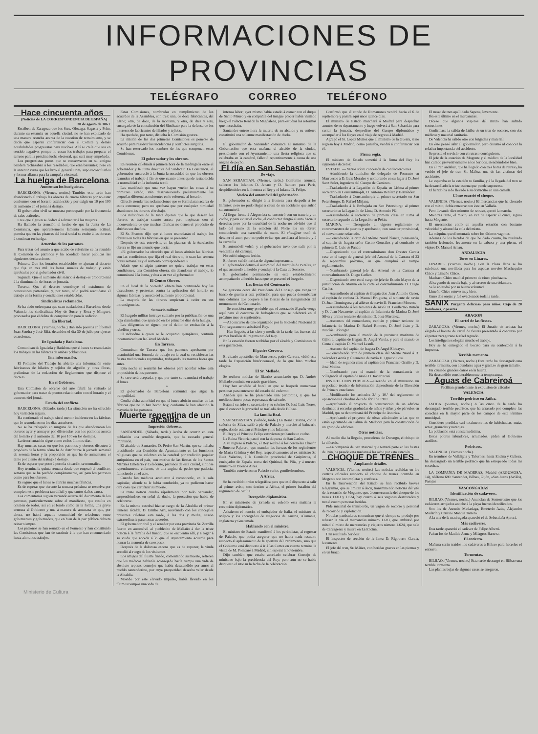INFORMACIONES DE PROVINCIAS
TELÉGRAFO CORREO TELÉFONO
Hace cincuenta años
(Noticias de LA CORRESPONDENCIA DE ESPAÑA)
30 de agosto de 1863.
Escriben de Zaragoza que los Sres. Olózaga, Sagasta y Prim, durante su estancia en aquella ciudad, no se han explicado de una manera resuelta acerca de la cuestión de retraimiento, y se decía que esperan conferenciar con el Comité y demás notabilidades progresistas para resolver. Allí se creía que sea en sentido negativo, porque no cesan los trabajos para preparar el terreno para la próxima lucha electoral, que será muy empeñada.
Los progresistas puros que se conservaron en su antigua bandera rechazaban á los resellados, que eran bastantes; pero en la anterior visita que les hizo el general Prim, supo reconciliarlos y formar alianza para la campaña electoral.
La huelga de Barcelona
Aumentan los huelguistas.
BARCELONA. (Viernes, noche.) También esta tarde han abandonado el trabajo las obreras de cuatro fábricas por no estar conformes con el horario establecido y por exigir un 10 por 100 de aumento en el jornal á destajo.
El gobernador civil se muestra preocupado por la frecuencia de tales actitudes.
Cree que alguien se dedica á soliviantar á las mujeres.
Ha llamado la atención el hecho de que la Junta de La Constancia, que aparentemente lamenta semejante actitud, permita que en las pizarras del local social se excite á las obreras á continuar en huelga.
Acuerdos de los patronos.
Para tratar del asunto á que acabo de referirme se ha reunido la Comisión de patronos y ha acordado hacer públicas las siguientes declaraciones:
Primera. Que los horarios establecidos se ajustan al decreto que fija en tres mil las horas anuales de trabajo y están aprobados por el gobernador civil.
Segunda. Que el aumento del salario á destajo es proporcional á la disminución de horas de jornada.
Tercera. Que el decreto constituye el máximum de concesiones patronales, y, por tanto, sólo podrá reanudarse el trabajo en la forma y condiciones establecidas.
Sindicalistas reclamados.
Se ha dado orden para que sean trasladados á Barcelona desde Valencia los sindicalistas Noy de Sucre y Roca y Minguet, procesados por el delito de conspiración para la sedición.
En libertad.
BARCELONA. (Viernes, noche.) Han sido puestos en libertad Juan Sendra y José Rifá, detenidos el día 30 de julio por ejercer coacciones.
De Igualada y Badalona.
Comunican de Igualada y Badalona que el lunes se reanudarán los trabajos en las fábricas de ambas poblaciones.
Una información.
El Fomento del Trabajo ha abierto una información entre fabricantes de hilados y tejidos de algodón y otras fibras, preliminar de la redacción de Reglamentos que dispone el decreto.
En el Gobierno.
Una Comisión de obreros del arte fabril ha visitado al gobernador para tratar de puntos relacionados con el horario y el aumento del jornal.
Estado del conflicto.
BARCELONA. (Sábado, tarde.) La situación no ha ofrecido hoy variación alguna.
Ha continuado el trabajo sin el menor incidente en las fábricas que lo reanudaron en los días anteriores.
No se ha trabajado en ninguna de las que abandonaron los obreros ayer y anteayer por diferencias con los patronos acerca del horario y el aumento del 10 por 100 en los destajos.
La desorientación sigue como en los últimos días.
Hay muchas casas en que los patronos y obreros discuten á propósito de la forma cómo ha de distribuirse la jornada semanal de sesenta horas y la proporción en que ha de aumentarse el tanto por ciento del trabajo á destajo.
Es de esperar que poco á poco la situación se normalice.
Hoy termina la quinta semana desde que empezó el conflicto, semana que se ha perdido completamente, así para los patronos como para los obreros.
Es seguro que el lunes se abrirán muchas fábricas.
Es de esperar que durante la semana próxima se resuelva por completo este problema tan difícil y que tantos daños causa.
Los comentarios siguen versando acerca del documento de los patronos, particularmente sobre el manifiesto, que resulta en opinión de todos, así en el fondo como en la forma, una grave censura al Gobierno y una á manera de amenaza de que, por ahora, no habrá aquella comunidad de relaciones entre gobernantes y gobernados, que en bien de la paz pública debiera reinar siempre.
Los patronos se han reunido en el Fomento y han constituído las Comisiones que han de sustituir á la que han encomendado hasta ahora los trabajos.
Estas Comisiones, nombradas en cumplimiento de los acuerdos de la Asamblea, son tres: una, de doce fabricantes, del Llano; otra, de doce, de la montaña, y otra, de diez y seis, encargada de la constitución del Sindicato para la defensa de los intereses de fabricantes de hilados y tejidos.
Ha quedado, por tanto, disuelta la Comisión gestora.
La misión de las dos primeras Comisiones es ponerse de acuerdo para resolver las incidencias y conflictos surgidos.
Se han reservado los nombres de los que componen estas Comisiones.
El gobernador y los obreros.
En reunión celebrada á primera hora de la madrugada entre el gobernador y la Junta directiva del Sindicato La Constancia, el gobernador encareció á la Junta la necesidad de que los obreros reanuden el trabajo á fin de que cuanto antes quede restablecida la normalidad en la industria textil.
Les manifestó que una vez hayan vuelto las cosas á su primitivo estado, irán desapareciendo paulatinamente las pequeñas diferencias existentes en lo referente al horario.
Ofreció atender las reclamaciones que se formularan acerca de estos extremos; pero no aprobará que por cualquier nimiedad abandonen los obreros el trabajo.
Los individuos de la Junta dijeron que lo que desean los obreros es trabajar cuanto antes; pero tropiezan con el inconveniente de que muchas fábricas no tienen el propósito de abrirlas sus dueños.
El Sr. Francos dijo que el lunes reanudarán el trabajo los obreros en todas las fábricas en que se presenten.
Después de esta entrevista, en las pizarras de la Asociación obrera se fijó un anuncio que decía:
«El gobernador ha ofrecido que el lunes abrirán las fábricas con las condiciones que fija el real decreto, ó sean las sesenta horas semanales y el aumento correspondiente.»
Añade que si algún patrono no quiere trabajar en estas condiciones, una Comisión obrera, sin abandonar el trabajo, lo comunicará á la Junta, y ésta á su vez al gobernador.
El Centro Obrero.
En el local de la Sociedad obrera han continuado hoy las discusiones y protestas contra la aplicación del horario en algunas fábricas, y acerca del aumento proporcional.
La mayoría de las obreras empiezan á ceder en sus intransigencias.
Sumario militar.
El Juzgado militar instruye sumario por la publicación de una hoja clandestina que apareció en los primeros días de la huelga.
Las diligencias se siguen por el delito de excitación á la rebelión y otros.
El individuo á quien se le ocuparon ejemplares, continúa incomunicado en la Cárcel Modelo.
En Tarrasa.
Comunican de Tarrasa que los patronos aprobaron por unanimidad una fórmula de trabajo en la cual se restablecen las fiestas tradicionales suprimidas, trabajando las mismas horas que antes.
Esta noche se reunirán los obreros para acordar sobre esta proposición de los patronos.
Se cree será aceptada, y que por tanto se reanudará el trabajo el lunes.
*
El gobernador de Barcelona comunica que sigue la tranquilidad.
Confía dicha autoridad en que el lunes abrirán muchas de las fábricas que no lo han hecho hoy, conforme le han ofrecido la mayoría de los patronos.
Muerte repentina de un alcalde
Impresión dolorosa.
SANTANDER. (Sábado, tarde.) Acaba de ocurrir en esta población una sensible desgracia, que ha causado general impresión.
El alcalde de Santander, D. Pedro San Martín, que se hallaba presidiendo una Comisión del Ayuntamiento en las funciones religiosas que se celebran en la catedral por tradición popular antiquísima en el país, con motivo de las fiestas de los Santos Mártires Emeterio y Celedonio, patronos de esta ciudad, sintióse repentinamente enfermo, de una angina de pecho que padecía, falleciendo en el acto.
Cuando los médicos acudieron á reconocerle, en la sala capitular, adonde se le había conducido, ya no pudieron hacer otra cosa que certificar su muerte.
La triste noticia cundió rápidamente por todo Santander, suspendiéndose, en señal de duelo, la procesión que había de celebrarse.
En la misma catedral hízose cargo de la Alcaldía el primer teniente alcalde, D. Emilio Arri, acordando con los concejales presentes celebrar esta tarde, á las dos y media, sesión extraordinaria para tomar acuerdos.
El gobernador civil y el senador por esta provincia Sr. Zorrilla fueron en automóvil al pueblecito de Maliaño á dar la triste noticia á la familia del finado, que se encuentra allí, y á rogar á su viuda que acceda á lo que el Ayuntamiento acuerde para honrar la memoria de su esposo.
Después de la dolorosa escena que es de suponer, la viuda accedió al ruego de los visitantes.
Los amigos del ilustre finado, comentando su muerte, refieren que los médicos habíanle aconsejado hacía tiempo una vida de absoluto reposo, consejos que había desatendido por amor al pueblo santanderino, por cuya prosperidad deseaba velar desde la Alcaldía.
Movido por este elevado impulso, había llevado en los últimos tiempos una vida de
intensa labor; ayer mismo había estado á comer con el duque de Santo Mauro y en compañía del insigne prócer había visitado luego el Palacio Real de la Magdalena, para estudiar las reformas que necesitaba.
Santander entero llora la muerte de su alcalde y su entierro constituirá una solemne manifestación de duelo.
*
El gobernador de Santander comunica al ministro de la Gobernación que esta mañana el alcalde de la ciudad, presidiendo con el Ayuntamiento una fiesta religiosa que se celebraba en la catedral, falleció repentinamente á causa de una angina de pecho.
El día en San Sebastián
De viaje.
SAN SEBASTIAN. (Viernes, tarde.) Conforme anuncié, salieron los Infantes D. Jenaro y D. Raniero para París, despidiéndoles en la frontera el Rey y el Infante D. Felipe.
Vuelco del automóvil del gobernador.
El gobernador se dirigió á la frontera para despedir á los Infantes; pero no pudo llegar á causa de un accidente que sufrió su automóvil.
Al llegar frente á Alegorrieta se encontró con un tranvía y un coche, y para evitar el coche, el conductor dirigió el auto hacia la derecha; pero por la oscuridad de la noche no advirtió que al lado del muro de la estación del Norte iba un obrero conduciendo una carretilla de mano. El chauffeur trató de detener el auto; pero no pudo evitar que arrollara al hombre y á la carretilla.
El automóvil volcó, y el gobernador tuvo que salir por la ventanilla del carruaje.
No sufrió ninguna lesión.
El obrero sufrió heridas de alguna importancia.
El gobernador detuvo el automóvil del marqués de Perales, en el que acomodó al herido y condujo á la Casa de Socorro.
El gobernador permaneció en este establecimiento acompañando al herido hasta que se presentó el Juzgado.
Las fiestas del Centenario.
Se gestiona cerca del Presidente del Consejo que venga un barco de guerra á esta población para que pueda desembarcar una columna que coopere á las fiestas de la inauguración del monumento del Centenario.
—Se considera muy probable que el acorazado España venga aquí para el concurso de hidroplanos que se celebrará en el próximo mes de septiembre.
—Al concurso de tiro organizado por la Sociedad Nacional de Tiro, seguramente asistirá el Rey.
—Han llegado, á las siete y media de la tarde, las fuerzas del primer batallón del regimiento del Rey.
En la estación fueron recibidas por el alcalde y Comisiones de esta guarnición.
El padre Cervera.
El vicario apostólico de Marruecos, padre Cervera, visitó esta tarde la Exposición históriconaval, de la que hizo muchos elogios.
El Sr. Mellado.
Se reciben noticias de Biarritz anunciando que D. Andrés Mellado continúa en estado gravísimo.
Hoy han acudido al hotel en que se hospeda numerosas personas para enterarse del estado del enfermo.
Añaden que se ha presentado una peritonitis, y que los médicos tienen pocas esperanzas de salvarle.
Están á su lado su secretario y su sobrino D. José Luis Torres, que al conocer la gravedad se trasladó desde Bilbao.
La familia Real.
SAN SEBASTIAN. (Sábado, tarde.) La Reina Cristina, con la señorita de Silva, salió á pie de Palacio y marchó al balneario regio, donde estaban el Príncipe y los Infantes.
El Rey y el Príncipe Felipe estuvieron probando un coche.
La Reina Victoria paseó con la duquesa de San Carlos.
A su regreso á Palacio, el Rey recibió á los coroneles Chacón y Jiménez Pajarero, que mandan las fuerzas de los regimientos de María Cristina y del Rey, respectivamente; al ex ministro Sr. Ruiz Valarino, á la Comisión provincial de Guipúzcoa, al embajador de España cerca del Quirinal, Sr. Piña, y á nuestro ministro en Buenos Aires.
También estuvieron en Palacio varios gentileshombres.
A Africa.
Se ha recibido orden telegráfica para que esté dispuesto á salir al primer aviso, con destino á Africa, el primer batallón del regimiento de Sicilia.
Recepción diplomática.
En el ministerio de jornada se celebró esta mañana la recepción diplomática.
Asistieron el nuncio, el embajador de Italia, el ministro de Méjico y los encargados de Negocios de Austria, Alemania, Inglaterra y Guatemala.
Hablando con el ministro.
El ministro de Estado manifestó á los periodistas, al regresar de Palacio, que podía asegurar que no había nada resuelto respecto al aplazamiento de la apertura del Parlamento, sino que el Gobierno está dispuesto á ir á las Cortes en cuanto termine la visita de M. Poincaré á Madrid, sin esperar á noviembre.
Dijo también que estaba acordado celebrar Consejo de ministros bajo la presidencia del Rey; pero aún no se había dispuesto el sitio ni la fecha de la celebración.
Confirmó que el conde de Romanones vendrá hacia el 6 de septiembre y pasará aquí unos quince días.
El ministro de Estado marchará á Madrid para despachar asuntos de su departamento y luego volverá á San Sebastián para cerrar la jornada, despedirse del Cuerpo diplomático y acompañar á los Reyes en el viaje de regreso á Madrid.
Agregó el Sr. López Muñoz que el ministro de la Guerra, si no regresa hoy á Madrid, como pensaba, vendrá á conferenciar con él.
Firma regia.
El ministro de Estado sometió á la firma del Rey los siguientes decretos:
ESTADO. — Varios sobre concesión de condecoraciones.
—Admitiendo la dimisión de delegado de Fomento en Marruecos á D. Luis Morales y nombrando en su lugar á D. José Sanz Soler, ingeniero del Cuerpo de Caminos.
—Trasladando á la Legación de España en Lisboa al primer secretario en Constantinopla, D. Antonio Benítez y Hernández.
—Trasladando á Constantinopla al primer secretario en San Petersburgo, D. Rafael Mitjana.
—Trasladando á la Embajada en San Petersburgo al primer secretario en la Legación de Lima, D. Antonio Plá.
—Ascendiendo á secretario de primera clase en Lima al secretario segundo de la Legación en Pekín.
MARINA. — Derogando el vigente reglamento de contramaestres de puertos y aprobando, con carácter provisional, el nuevamente redactado.
—Concediendo la cruz del Mérito Naval blanca, pensionada, al capitán de fragata señor Castro González y al comisario de primera D. Luis de Pando.
—Disponiendo que el contraalmirante don Orestes García cese en el cargo de general jefe del Arsenal de la Carraca el 23 de septiembre próximo, en que cumplirá el tiempo reglamentario.
—Nombrando general jefe del Arsenal de la Carraca al contraalmirante D. Diego Carlier.
—Disponiendo cese en el cargo de jefe de Estado Mayor de la jurisdicción de Marina en la corte el contraalmirante D. Diego Carlier.
—Ascendiendo al capitán de fragata don Juan Antonio Gener, al capitán de corbeta D. Manuel Brugueta, al teniente de navío D. Juan Domínguez y al alférez de navío D. Francisco Moreno.
—Ascendiendo á los tenientes de navío D. Guillermo Butrón y D. Juan Navarrete, al capitán de Infantería de Marina D. José Silva y primer teniente del mismo D. José Martínez.
—Ascensos del comandante, capitán y primer teniente de Infantería de Marina D. Rafael Romero, D. José Jeán y D. Nicolás Llobregat.
—Nombrando para el mando de la provincia marítima de Gijón al capitán de fragata D. Angel Varela, y para el mando de Ceuta al capitán D. Manuel Leauli.
—Ascenso del capitán de fragata D. Angel Elduayen.
—Concediendo cruz de primera clase del Mérito Naval á D. Salvador García y al teniente de navío D. Ignacio Fosi.
—Idem de segunda clase al capitán don Francisco Graíño y D. José Molina.
—Nombrando para el mando de la comandancia de Villagarcía al capitán de navío D. Javier Fová.
INSTRUCCION PUBLICA.—Creando en el ministerio un negociado técnico de información dependiente de la Dirección de Primera enseñanza.
—Modificando los artículos 3.º y 10.º del reglamento de oposiciones á cátedras de 8 de abril de 1910.
—Aprobando el proyecto de construcción de un edificio destinado á escuelas graduadas de niños y niñas y de párvulos en Madrid, que se denominará del Príncipe de Asturias.
—Aprobando el proyecto de obras adicionales á las que se están ejecutando en Palma de Mallorca para la construcción de un grupo de edificios.
Otras noticias.
Al medio día ha llegado, procedente de Durango, el obispo de la diócesis.
—La compañía de San Marcial que tomará parte en las fiestas de Irún, ha pasado esta mañana á las ocho por esta estación.
CHOQUE DE TRENES
Ampliando detalles.
VALENCIA. (Viernes, noche.) Las noticias recibidas en los centros oficiales respecto al choque de trenes ocurrido en Mogente son incompletas y confusas.
En la Intervención del Estado se han recibido breves telegramas, que se limitan á decir, transmitiendo noticias del jefe de la estación de Mogente, que, á consecuencia del choque de los trenes 1.603 y 1.624, hay cuatro ó seis vagones destrozados y tres ó cuatro personas heridas.
Pide material de transbordo, un vagón de socorro y personal de recorrido y explotación.
Noticias particulares comunican que el choque se produjo por rebasar la vía el mercancías número 1.603, que embistió por mitad al mixto de mercancías y viajeros número 1.624, que sale de Carcagente y muere en La Encina.
Han resultado heridos:
El inspector de sección de la línea D. Rigoberto García, levemente.
El jefe del tren, Sr. Máñez, con heridas graves en las piernas y en un brazo.
El mozo de tren apellidado Sapena, levemente.
Iba este último en el mercancías.
Dícese que algunos viajeros del mixto han sufrido contusiones.
Confírmase la salida de Játiba de un tren de socorro, con dos médicos y material sanitario.
De Valencia ha salido otro con brigadas y material.
En éste pensó salir el gobernador, pero desistió al conocer la relativa importancia del accidente.
Se presta el servicio con el retraso consiguiente.
El jefe de la estación de Mogente y el médico de la localidad han curado preventivamente a los heridos, atendiéndolos bien.
En el tren andaluz, que ha llegado con tres horas de retraso, ha venido el jefe de tren Sr. Máñez, una de las víctimas del accidente.
Le esperaba en la estación su familia, y á la llegada del tren se ha desarrollado la triste escena que puede suponerse.
El herido ha sido llevado á su domicilio en una camilla.
Cómo ocurrió el choque.
VALENCIA. (Viernes, noche.) El mercancías que ha chocado con el mixto, debía cruzarse con éste en Vallada.
Pero llevando diez minutos de retraso, apretó la marcha.
Mientras tanto, el mixto, en vez de esperar el cruce, siguió hasta Mogente.
El mercancías entró en aquella estación con bastante velocidad y alcanzó la cola del mixto.
La máquina quedó montada sobre los últimos vagones.
Además de los heridos de que he dado cuenta, ha resultado también lesionado, levemente en la cabeza y una pierna, el viajero D. Manuel Arnau.
ANDALUCIA
Toros en Linares.
LINARES. (Viernes, noche.) Con la Plaza llena se ha celebrado una novillada para los espadas noveles Machaquito Chico y Limeño Chico.
Machaco Chico mató al primero de cinco pinchazos.
Al segundo de media baja, y al tercero de una delantera.
Se le aplaudió por su buena voluntad.
Limeño Chico estuvo muy bien.
Ganó dos orejas y fué ovacionado toda la tarde.
SANIX Purgante delicioso para niños. Caja de 20 bombones, 2 pesetas.
ARAGON
El cartel de las fiestas.
ZARAGOZA. (Viernes, noche.) El Jurado de artistas ha elegido el boceto de cartel de fiestas presentado á concurso por el pintor zaragozano Rafael Aguado.
Los inteligentes elogian mucho el trabajo.
Hoy se ha entregado el boceto para su confección á la imprenta.
Terrible tormenta.
ZARAGOZA. (Viernes, noche.) Esta tarde ha descargado una terrible tormenta, con abundante agua y granizo de gran tamaño.
Ha causado grandes daños en la huerta.
Ha descendido considerablemente la temperatura.
Aguas de Cabreiroá
Facilitan grandemente la expulsión de cálculos
VALENCIA
Terrible pedrisco en Játiba.
JATIBA. (Viernes, noche.) A las cinco de la tarde ha descargado terrible pedrisco, que ha arrasado por completo las cosechas en la mayor parte de los campos de este término municipal.
Considero perdidas casi totalmente las de habichuelas, maíz, arroz, granadas y naranjas.
La población está consternadísima.
Estos pobres labradores, arruinados, piden al Gobierno auxilios.
Pedriscos.
VALENCIA. (Viernes noche).
En términos de Valldigna y Tabernes, hasta Encina y Cullera, ha descargado un terrible pedrisco que ha estropeado todas las cosechas.
LA COMPAÑIA DE MADERAS, Madrid (ARGUMOSA, 14), teléfono 689. Santander, Bilbao, Gijón, «San Juan» (Avilés), Pasajes
VASCONGADAS
Identificación de cadáveres.
BILBAO. (Viernes, noche.) Anuncian de Somorrostro que los cadáveres arrojados anoche á la playa fueron identificados.
Son los de Asensio Madariaga, Emeterio Azúa, Alejandro Madarín y Cristine Mantua Tarrero.
A la una de la madrugada apareció el de Sebastiaña Aprerá.
Más cadáveres.
Esta tarde apareció el cadáver de Felipe Alberti.
Faltan los de Matilde Arma y Milagros Barrera.
El entierro.
Mañana serán traídos los cadáveres á Bilbao para hacerles el entierro.
Tormentas.
BILBAO. (Viernes, noche.) Esta tarde descargó en Bilbao una terrible tormenta.
Las plantas bajas de algunas casas se anegaron.
Ministerio de Cultura